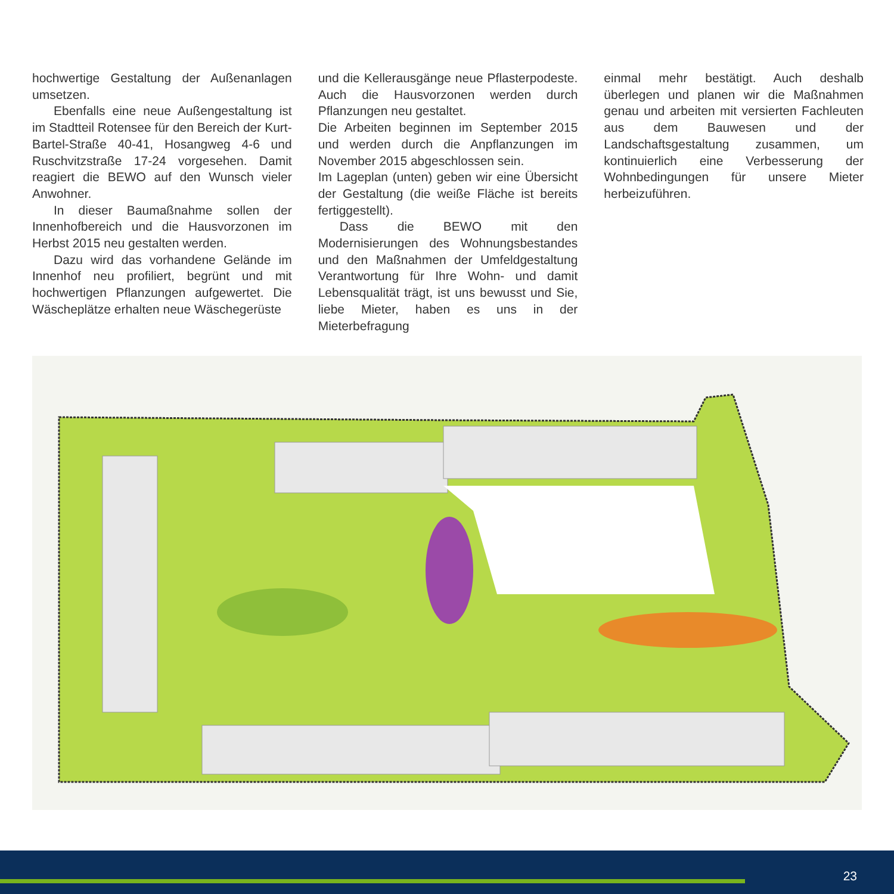hochwertige Gestaltung der Außenanlagen umsetzen.
Ebenfalls eine neue Außengestaltung ist im Stadtteil Rotensee für den Bereich der Kurt-Bartel-Straße 40-41, Hosangweg 4-6 und Ruschvitzstraße 17-24 vorgesehen. Damit reagiert die BEWO auf den Wunsch vieler Anwohner.
In dieser Baumaßnahme sollen der Innenhofbereich und die Hausvorzonen im Herbst 2015 neu gestalten werden.
Dazu wird das vorhandene Gelände im Innenhof neu profiliert, begrünt und mit hochwertigen Pflanzungen aufgewertet. Die Wäscheplätze erhalten neue Wäschegerüste
und die Kellerausgänge neue Pflasterpodeste. Auch die Hausvorzonen werden durch Pflanzungen neu gestaltet.
Die Arbeiten beginnen im September 2015 und werden durch die Anpflanzungen im November 2015 abgeschlossen sein.
Im Lageplan (unten) geben wir eine Übersicht der Gestaltung (die weiße Fläche ist bereits fertiggestellt).
Dass die BEWO mit den Modernisierungen des Wohnungsbestandes und den Maßnahmen der Umfeldgestaltung Verantwortung für Ihre Wohn- und damit Lebensqualität trägt, ist uns bewusst und Sie, liebe Mieter, haben es uns in der Mieterbefragung
einmal mehr bestätigt. Auch deshalb überlegen und planen wir die Maßnahmen genau und arbeiten mit versierten Fachleuten aus dem Bauwesen und der Landschaftsgestaltung zusammen, um kontinuierlich eine Verbesserung der Wohnbedingungen für unsere Mieter herbeizuführen.
23